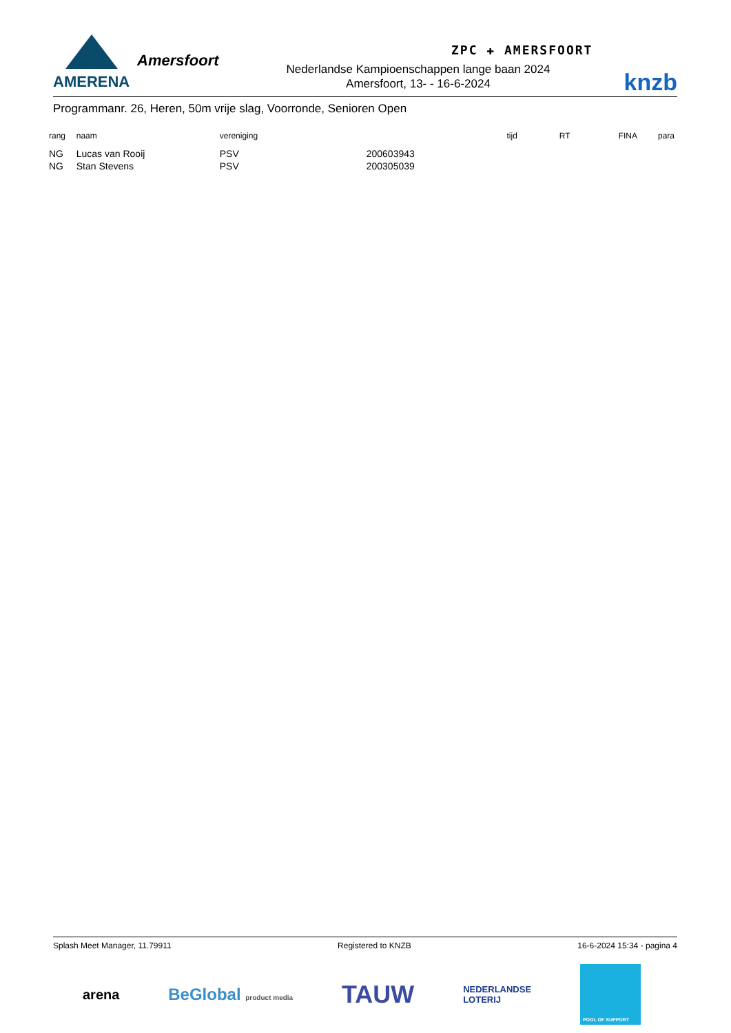AMERENA
Amersfoort
ZPC ✚ AMERSFOORT
knzb
Nederlandse Kampioenschappen lange baan 2024
Amersfoort, 13- - 16-6-2024
Programmanr. 26, Heren, 50m vrije slag, Voorronde, Senioren Open
| rang | naam | vereniging | | tijd | RT | FINA | para |
| --- | --- | --- | --- | --- | --- | --- | --- |
| NG | Lucas van Rooij | PSV | 200603943 | | | | |
| NG | Stan Stevens | PSV | 200305039 | | | | |
Splash Meet Manager, 11.79911 Registered to KNZB 16-6-2024 15:34 - pagina 4
arena BeGlobal product media TAUW NEDERLANDSE
LOTERIJ POOL OF SUPPORT